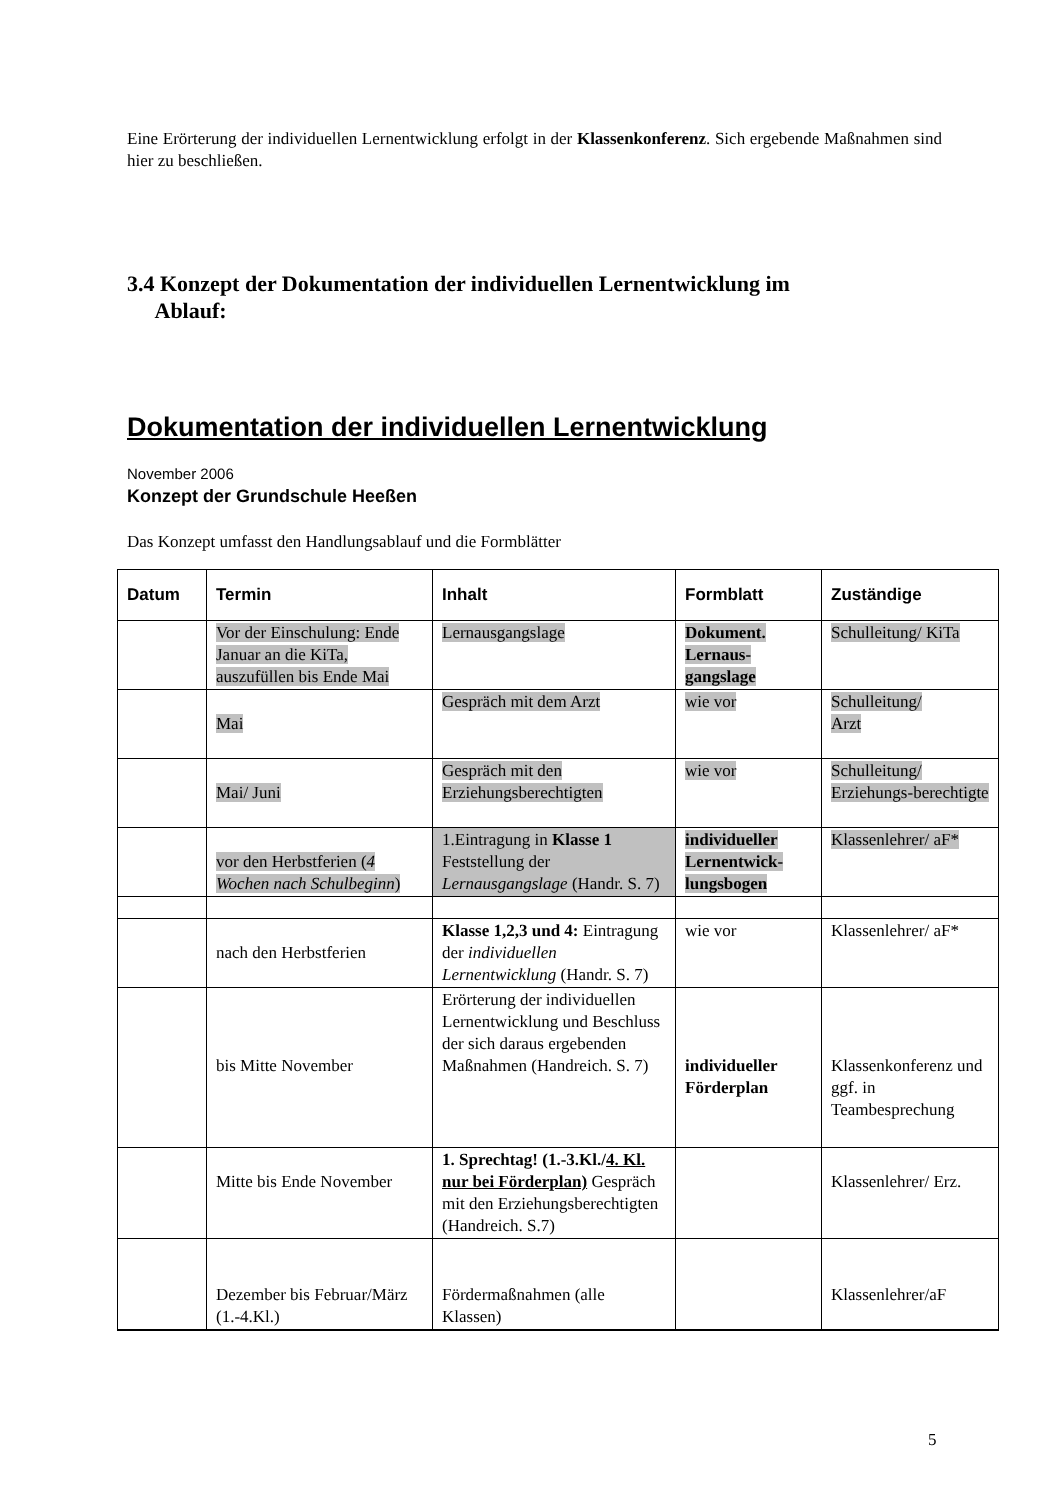Eine Erörterung der individuellen Lernentwicklung erfolgt in der Klassenkonferenz. Sich ergebende Maßnahmen sind hier zu beschließen.
3.4 Konzept der Dokumentation der individuellen Lernentwicklung im
Ablauf:
Dokumentation der individuellen Lernentwicklung
November 2006
Konzept der Grundschule Heeßen
Das Konzept umfasst den Handlungsablauf und die Formblätter
| Datum | Termin | Inhalt | Formblatt | Zuständige |
| --- | --- | --- | --- | --- |
| | Vor der Einschulung: Ende Januar an die KiTa, auszufüllen bis Ende Mai | Lernausgangslage | Dokument. Lernaus-gangslage | Schulleitung/ KiTa |
| | Mai | Gespräch mit dem Arzt | wie vor | Schulleitung/ Arzt |
| | Mai/ Juni | Gespräch mit den Erziehungsberechtigten | wie vor | Schulleitung/ Erziehungs-berechtigte |
| | vor den Herbstferien ( 4 Wochen nach Schulbeginn ) | 1.Eintragung in Klasse 1 Feststellung der Lernausgangslage (Handr. S. 7) | individueller Lernentwick-lungsbogen | Klassenlehrer/ aF* |
| | nach den Herbstferien | Klasse 1,2,3 und 4: Eintragung der individuellen Lernentwicklung (Handr. S. 7) | wie vor | Klassenlehrer/ aF* |
| | bis Mitte November | Erörterung der individuellen Lernentwicklung und Beschluss der sich daraus ergebenden Maßnahmen (Handreich. S. 7) | individueller Förderplan | Klassenkonferenz und ggf. in Teambesprechung |
| | Mitte bis Ende November | 1. Sprechtag! (1.-3.Kl./ 4. Kl. nur bei Förderplan) Gespräch mit den Erziehungsberechtigten (Handreich. S.7) | | Klassenlehrer/ Erz. |
| | Dezember bis Februar/März (1.-4.Kl.) | Fördermaßnahmen (alle Klassen) | | Klassenlehrer/aF |
5